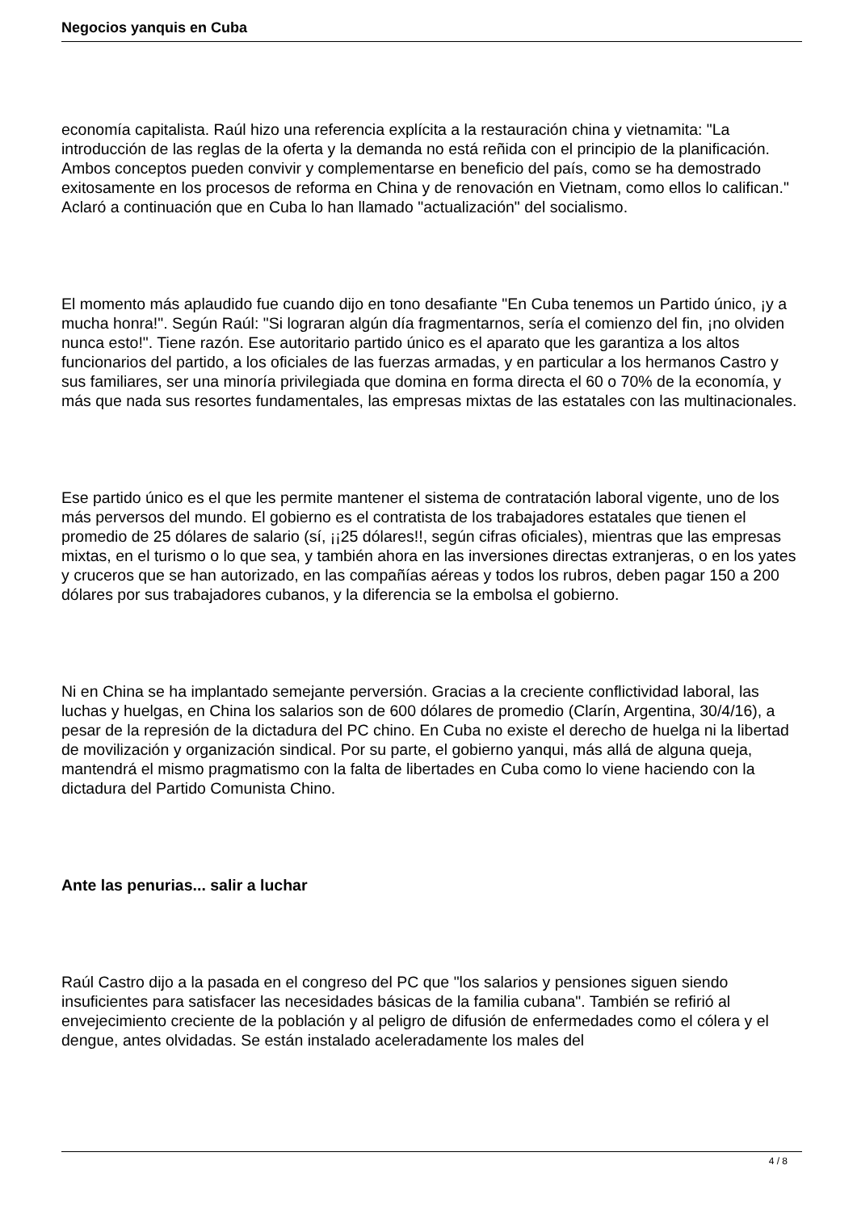Negocios yanquis en Cuba
economía capitalista. Raúl hizo una referencia explícita a la restauración china y vietnamita: "La introducción de las reglas de la oferta y la demanda no está reñida con el principio de la planificación. Ambos conceptos pueden convivir y complementarse en beneficio del país, como se ha demostrado exitosamente en los procesos de reforma en China y de renovación en Vietnam, como ellos lo califican." Aclaró a continuación que en Cuba lo han llamado "actualización" del socialismo.
El momento más aplaudido fue cuando dijo en tono desafiante "En Cuba tenemos un Partido único, ¡y a mucha honra!". Según Raúl: "Si lograran algún día fragmentarnos, sería el comienzo del fin, ¡no olviden nunca esto!". Tiene razón. Ese autoritario partido único es el aparato que les garantiza a los altos funcionarios del partido, a los oficiales de las fuerzas armadas, y en particular a los hermanos Castro y sus familiares, ser una minoría privilegiada que domina en forma directa el 60 o 70% de la economía, y más que nada sus resortes fundamentales, las empresas mixtas de las estatales con las multinacionales.
Ese partido único es el que les permite mantener el sistema de contratación laboral vigente, uno de los más perversos del mundo. El gobierno es el contratista de los trabajadores estatales que tienen el promedio de 25 dólares de salario (sí, ¡¡25 dólares!!, según cifras oficiales), mientras que las empresas mixtas, en el turismo o lo que sea, y también ahora en las inversiones directas extranjeras, o en los yates y cruceros que se han autorizado, en las compañías aéreas y todos los rubros, deben pagar 150 a 200 dólares por sus trabajadores cubanos, y la diferencia se la embolsa el gobierno.
Ni en China se ha implantado semejante perversión. Gracias a la creciente conflictividad laboral, las luchas y huelgas, en China los salarios son de 600 dólares de promedio (Clarín, Argentina, 30/4/16), a pesar de la represión de la dictadura del PC chino. En Cuba no existe el derecho de huelga ni la libertad de movilización y organización sindical. Por su parte, el gobierno yanqui, más allá de alguna queja, mantendrá el mismo pragmatismo con la falta de libertades en Cuba como lo viene haciendo con la dictadura del Partido Comunista Chino.
Ante las penurias... salir a luchar
Raúl Castro dijo a la pasada en el congreso del PC que "los salarios y pensiones siguen siendo insuficientes para satisfacer las necesidades básicas de la familia cubana". También se refirió al envejecimiento creciente de la población y al peligro de difusión de enfermedades como el cólera y el dengue, antes olvidadas. Se están instalado aceleradamente los males del
4 / 8